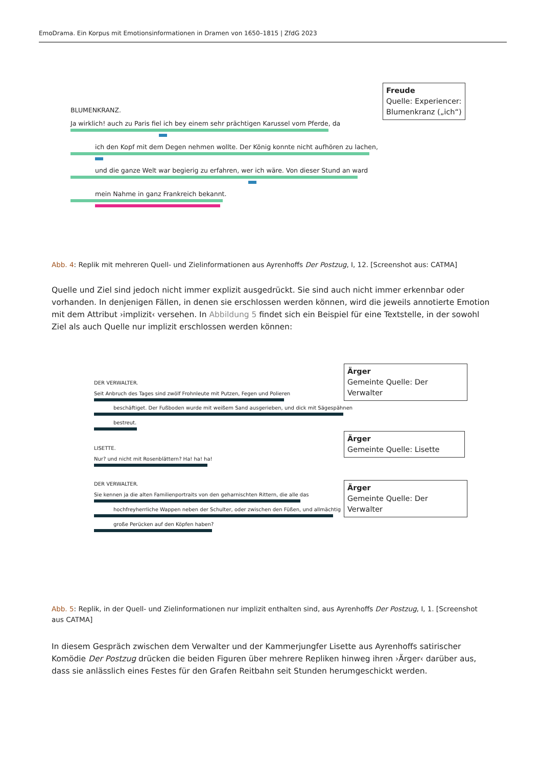EmoDrama. Ein Korpus mit Emotionsinformationen in Dramen von 1650–1815 | ZfdG 2023
BLUMENKRANZ.
Ja wirklich! auch zu Paris fiel ich bey einem sehr prächtigen Karussel vom Pferde, da
ich den Kopf mit dem Degen nehmen wollte. Der König konnte nicht aufhören zu lachen,
und die ganze Welt war begierig zu erfahren, wer ich wäre. Von dieser Stund an ward
mein Nahme in ganz Frankreich bekannt.
Freude
Quelle: Experiencer: Blumenkranz („ich“)
Abb. 4: Replik mit mehreren Quell- und Zielinformationen aus Ayrenhoffs Der Postzug, I, 12. [Screenshot aus: CATMA]
Quelle und Ziel sind jedoch nicht immer explizit ausgedrückt. Sie sind auch nicht immer erkennbar oder vorhanden. In denjenigen Fällen, in denen sie erschlossen werden können, wird die jeweils annotierte Emotion mit dem Attribut ›implizit‹ versehen. In Abbildung 5 findet sich ein Beispiel für eine Textstelle, in der sowohl Ziel als auch Quelle nur implizit erschlossen werden können:
DER VERWALTER.
Seit Anbruch des Tages sind zwölf Frohnleute mit Putzen, Fegen und Polieren
beschäftiget. Der Fußboden wurde mit weißem Sand ausgerieben, und dick mit Sägespähnen
bestreut.
LISETTE.
Nur? und nicht mit Rosenblättern? Ha! ha! ha!
DER VERWALTER.
Sie kennen ja die alten Familienportraits von den geharnischten Rittern, die alle das
hochfreyherrliche Wappen neben der Schulter, oder zwischen den Füßen, und allmächtig
große Perücken auf den Köpfen haben?
Ärger
Gemeinte Quelle: Der Verwalter
Ärger
Gemeinte Quelle: Lisette
Ärger
Gemeinte Quelle: Der Verwalter
Abb. 5: Replik, in der Quell- und Zielinformationen nur implizit enthalten sind, aus Ayrenhoffs Der Postzug, I, 1. [Screenshot aus CATMA]
In diesem Gespräch zwischen dem Verwalter und der Kammerjungfer Lisette aus Ayrenhoffs satirischer Komödie Der Postzug drücken die beiden Figuren über mehrere Repliken hinweg ihren ›Ärger‹ darüber aus, dass sie anlässlich eines Festes für den Grafen Reitbahn seit Stunden herumgeschickt werden.